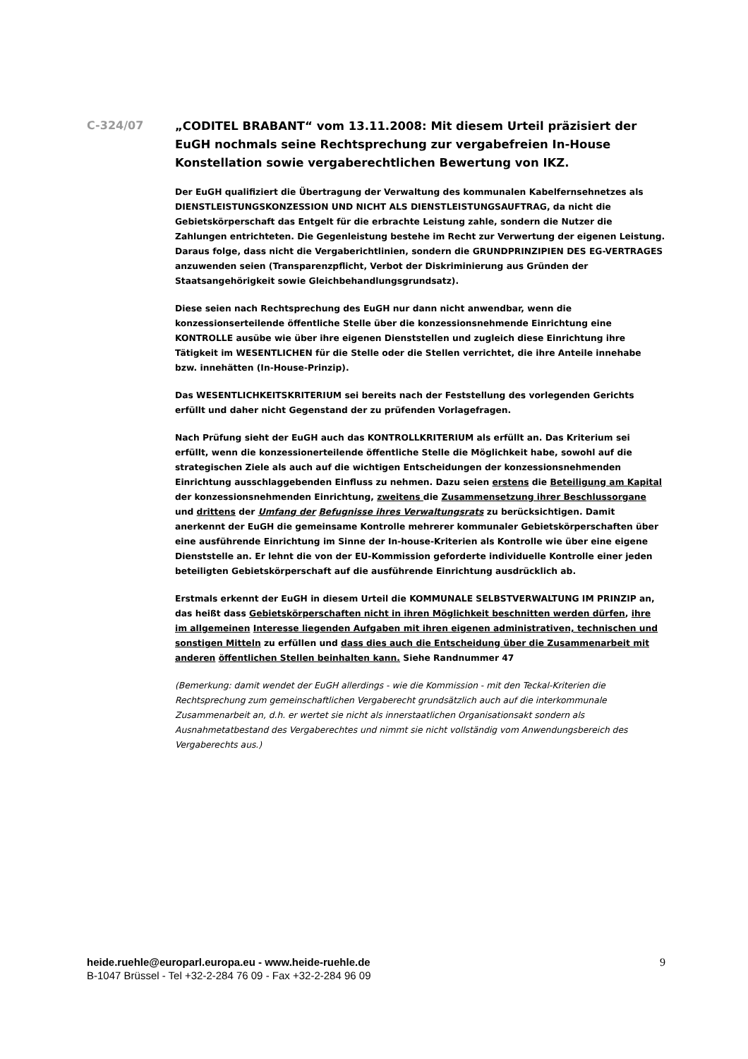C-324/07
„CODITEL BRABANT“ vom 13.11.2008: Mit diesem Urteil präzisiert der EuGH nochmals seine Rechtsprechung zur vergabefreien In-House Konstellation sowie vergaberechtlichen Bewertung von IKZ.
Der EuGH qualifiziert die Übertragung der Verwaltung des kommunalen Kabelfernsehnetzes als DIENSTLEISTUNGSKONZESSION UND NICHT ALS DIENSTLEISTUNGSAUFTRAG, da nicht die Gebietskörperschaft das Entgelt für die erbrachte Leistung zahle, sondern die Nutzer die Zahlungen entrichteten. Die Gegenleistung bestehe im Recht zur Verwertung der eigenen Leistung. Daraus folge, dass nicht die Vergaberichtlinien, sondern die GRUNDPRINZIPIEN DES EG-VERTRAGES anzuwenden seien (Transparenzpflicht, Verbot der Diskriminierung aus Gründen der Staatsangehörigkeit sowie Gleichbehandlungsgrundsatz).
Diese seien nach Rechtsprechung des EuGH nur dann nicht anwendbar, wenn die konzessionserteilende öffentliche Stelle über die konzessionsnehmende Einrichtung eine KONTROLLE ausübe wie über ihre eigenen Dienststellen und zugleich diese Einrichtung ihre Tätigkeit im WESENTLICHEN für die Stelle oder die Stellen verrichtet, die ihre Anteile innehabe bzw. innehätten (In-House-Prinzip).
Das WESENTLICHKEITSKRITERIUM sei bereits nach der Feststellung des vorlegenden Gerichts erfüllt und daher nicht Gegenstand der zu prüfenden Vorlagefragen.
Nach Prüfung sieht der EuGH auch das KONTROLLKRITERIUM als erfüllt an. Das Kriterium sei erfüllt, wenn die konzessionerteilende öffentliche Stelle die Möglichkeit habe, sowohl auf die strategischen Ziele als auch auf die wichtigen Entscheidungen der konzessionsnehmenden Einrichtung ausschlaggebenden Einfluss zu nehmen. Dazu seien erstens die Beteiligung am Kapital der konzessionsnehmenden Einrichtung, zweitens die Zusammensetzung ihrer Beschlussorgane und drittens der Umfang der Befugnisse ihres Verwaltungsrats zu berücksichtigen. Damit anerkennt der EuGH die gemeinsame Kontrolle mehrerer kommunaler Gebietskörperschaften über eine ausführende Einrichtung im Sinne der In-house-Kriterien als Kontrolle wie über eine eigene Dienststelle an. Er lehnt die von der EU-Kommission geforderte individuelle Kontrolle einer jeden beteiligten Gebietskörperschaft auf die ausführende Einrichtung ausdrücklich ab.
Erstmals erkennt der EuGH in diesem Urteil die KOMMUNALE SELBSTVERWALTUNG IM PRINZIP an, das heißt dass Gebietskörperschaften nicht in ihren Möglichkeit beschnitten werden dürfen, ihre im allgemeinen Interesse liegenden Aufgaben mit ihren eigenen administrativen, technischen und sonstigen Mitteln zu erfüllen und dass dies auch die Entscheidung über die Zusammenarbeit mit anderen öffentlichen Stellen beinhalten kann. Siehe Randnummer 47
(Bemerkung: damit wendet der EuGH allerdings - wie die Kommission - mit den Teckal-Kriterien die Rechtsprechung zum gemeinschaftlichen Vergaberecht grundsätzlich auch auf die interkommunale Zusammenarbeit an, d.h. er wertet sie nicht als innerstaatlichen Organisationsakt sondern als Ausnahmetatbestand des Vergaberechtes und nimmt sie nicht vollständig vom Anwendungsbereich des Vergaberechts aus.)
heide.ruehle@europarl.europa.eu - www.heide-ruehle.de
B-1047 Brüssel - Tel +32-2-284 76 09 - Fax +32-2-284 96 09
9